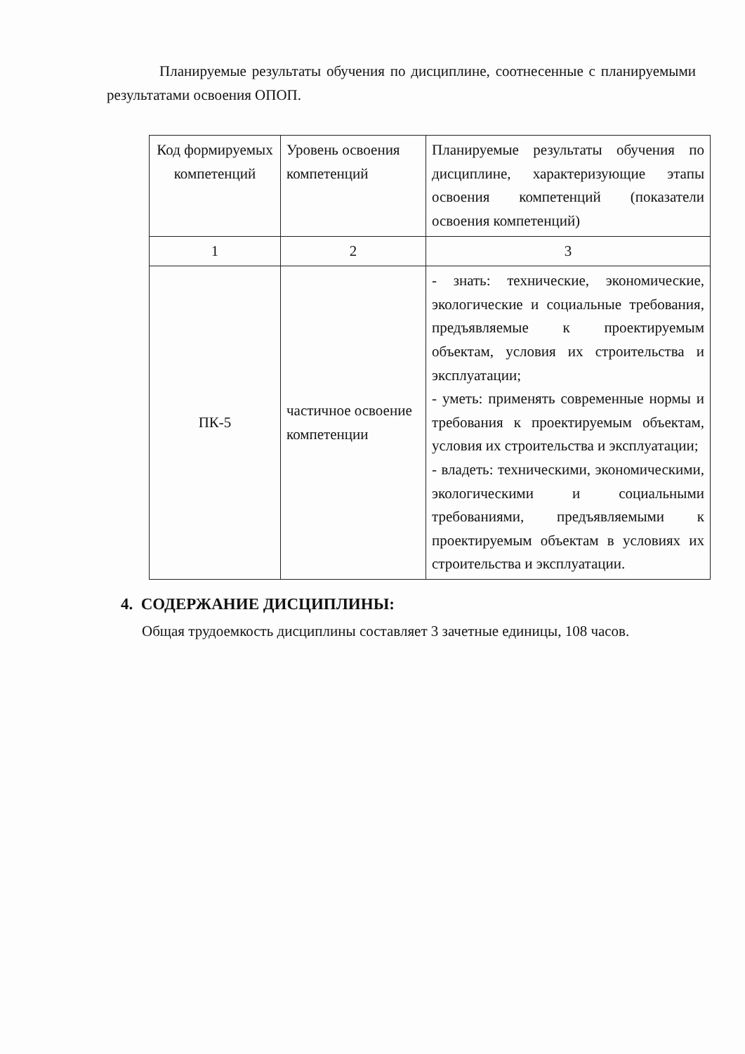Планируемые результаты обучения по дисциплине, соотнесенные с планируемыми результатами освоения ОПОП.
| Код формируемых компетенций | Уровень освоения компетенций | Планируемые результаты обучения по дисциплине, характеризующие этапы освоения компетенций (показатели освоения компетенций) |
| 1 | 2 | 3 |
| ПК-5 | частичное освоение компетенции | - знать: технические, экономические, экологические и социальные требования, предъявляемые к проектируемым объектам, условия их строительства и эксплуатации; - уметь: применять современные нормы и требования к проектируемым объектам, условия их строительства и эксплуатации; - владеть: техническими, экономическими, экологическими и социальными требованиями, предъявляемыми к проектируемым объектам в условиях их строительства и эксплуатации. |
4. СОДЕРЖАНИЕ ДИСЦИПЛИНЫ:
Общая трудоемкость дисциплины составляет 3 зачетные единицы, 108 часов.